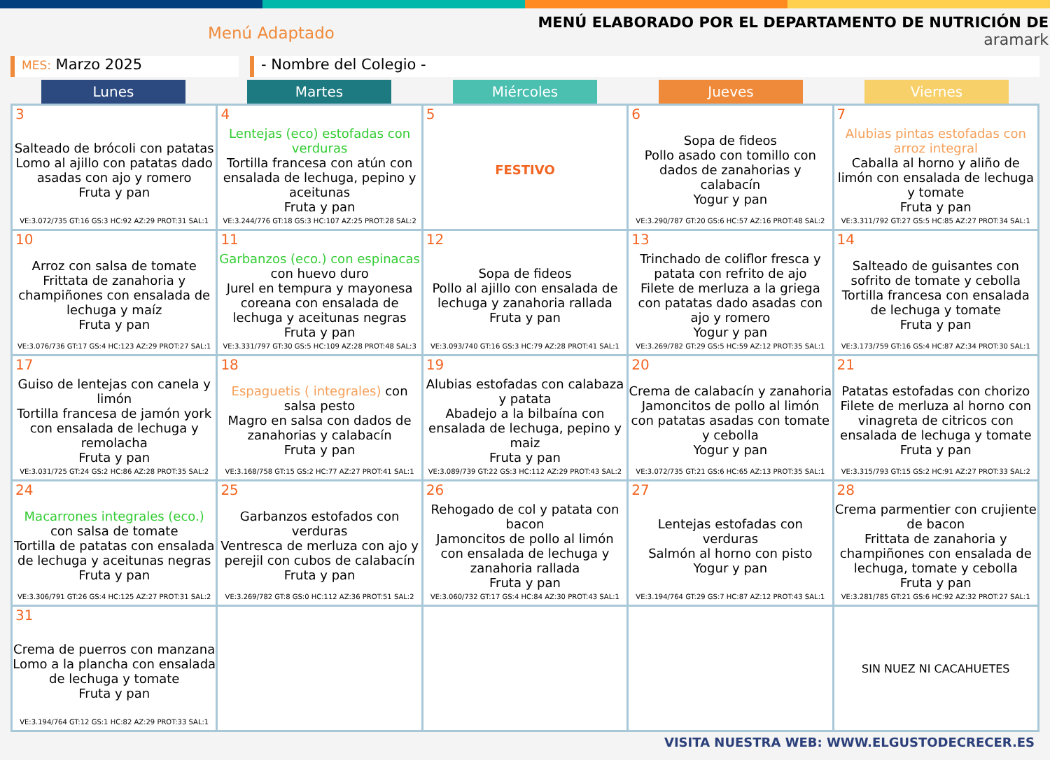Menú Adaptado
MENÚ ELABORADO POR EL DEPARTAMENTO DE NUTRICIÓN DE
aramark
MES: Marzo 2025 - Nombre del Colegio -
Lunes Martes Miércoles Jueves Viernes
| 3 Salteado de brócoli con patatas Lomo al ajillo con patatas dado asadas con ajo y romero Fruta y pan VE:3.072/735 GT:16 GS:3 HC:92 AZ:29 PROT:31 SAL:1 | 4 Lentejas (eco) estofadas con verduras Tortilla francesa con atún con ensalada de lechuga, pepino y aceitunas Fruta y pan VE:3.244/776 GT:18 GS:3 HC:107 AZ:25 PROT:28 SAL:2 | 5 FESTIVO | 6 Sopa de fideos Pollo asado con tomillo con dados de zanahorias y calabacín Yogur y pan VE:3.290/787 GT:20 GS:6 HC:57 AZ:16 PROT:48 SAL:2 | 7 Alubias pintas estofadas con arroz integral Caballa al horno y aliño de limón con ensalada de lechuga y tomate Fruta y pan VE:3.311/792 GT:27 GS:5 HC:85 AZ:27 PROT:34 SAL:1 |
| 10 Arroz con salsa de tomate Frittata de zanahoria y champiñones con ensalada de lechuga y maíz Fruta y pan VE:3.076/736 GT:17 GS:4 HC:123 AZ:29 PROT:27 SAL:1 | 11 Garbanzos (eco.) con espinacas con huevo duro Jurel en tempura y mayonesa coreana con ensalada de lechuga y aceitunas negras Fruta y pan VE:3.331/797 GT:30 GS:5 HC:109 AZ:28 PROT:48 SAL:3 | 12 Sopa de fideos Pollo al ajillo con ensalada de lechuga y zanahoria rallada Fruta y pan VE:3.093/740 GT:16 GS:3 HC:79 AZ:28 PROT:41 SAL:1 | 13 Trinchado de coliflor fresca y patata con refrito de ajo Filete de merluza a la griega con patatas dado asadas con ajo y romero Yogur y pan VE:3.269/782 GT:29 GS:5 HC:59 AZ:12 PROT:35 SAL:1 | 14 Salteado de guisantes con sofrito de tomate y cebolla Tortilla francesa con ensalada de lechuga y tomate Fruta y pan VE:3.173/759 GT:16 GS:4 HC:87 AZ:34 PROT:30 SAL:1 |
| 17 Guiso de lentejas con canela y limón Tortilla francesa de jamón york con ensalada de lechuga y remolacha Fruta y pan VE:3.031/725 GT:24 GS:2 HC:86 AZ:28 PROT:35 SAL:2 | 18 Espaguetis ( integrales) con salsa pesto Magro en salsa con dados de zanahorias y calabacín Fruta y pan VE:3.168/758 GT:15 GS:2 HC:77 AZ:27 PROT:41 SAL:1 | 19 Alubias estofadas con calabaza y patata Abadejo a la bilbaína con ensalada de lechuga, pepino y maiz Fruta y pan VE:3.089/739 GT:22 GS:3 HC:112 AZ:29 PROT:43 SAL:2 | 20 Crema de calabacín y zanahoria Jamoncitos de pollo al limón con patatas asadas con tomate y cebolla Yogur y pan VE:3.072/735 GT:21 GS:6 HC:65 AZ:13 PROT:35 SAL:1 | 21 Patatas estofadas con chorizo Filete de merluza al horno con vinagreta de citricos con ensalada de lechuga y tomate Fruta y pan VE:3.315/793 GT:15 GS:2 HC:91 AZ:27 PROT:33 SAL:2 |
| 24 Macarrones integrales (eco.) con salsa de tomate Tortilla de patatas con ensalada de lechuga y aceitunas negras Fruta y pan VE:3.306/791 GT:26 GS:4 HC:125 AZ:27 PROT:31 SAL:2 | 25 Garbanzos estofados con verduras Ventresca de merluza con ajo y perejil con cubos de calabacín Fruta y pan VE:3.269/782 GT:8 GS:0 HC:112 AZ:36 PROT:51 SAL:2 | 26 Rehogado de col y patata con bacon Jamoncitos de pollo al limón con ensalada de lechuga y zanahoria rallada Fruta y pan VE:3.060/732 GT:17 GS:4 HC:84 AZ:30 PROT:43 SAL:1 | 27 Lentejas estofadas con verduras Salmón al horno con pisto Yogur y pan VE:3.194/764 GT:29 GS:7 HC:87 AZ:12 PROT:43 SAL:1 | 28 Crema parmentier con crujiente de bacon Frittata de zanahoria y champiñones con ensalada de lechuga, tomate y cebolla Fruta y pan VE:3.281/785 GT:21 GS:6 HC:92 AZ:32 PROT:27 SAL:1 |
| 31 Crema de puerros con manzana Lomo a la plancha con ensalada de lechuga y tomate Fruta y pan VE:3.194/764 GT:12 GS:1 HC:82 AZ:29 PROT:33 SAL:1 | | | | SIN NUEZ NI CACAHUETES |
VISITA NUESTRA WEB: WWW.ELGUSTODECRECER.ES